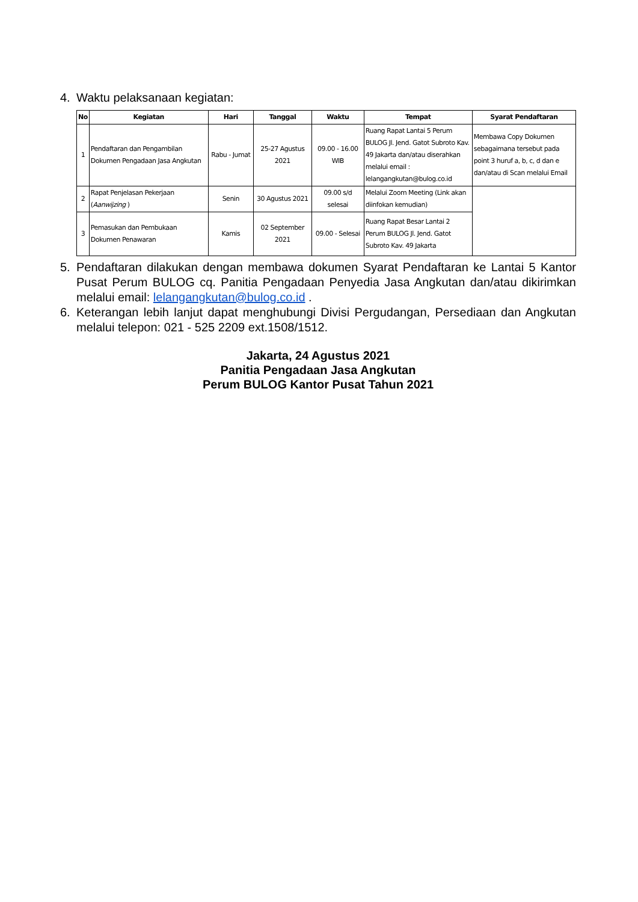4. Waktu pelaksanaan kegiatan:
| No | Kegiatan | Hari | Tanggal | Waktu | Tempat | Syarat Pendaftaran |
| --- | --- | --- | --- | --- | --- | --- |
| 1 | Pendaftaran dan Pengambilan Dokumen Pengadaan Jasa Angkutan | Rabu - Jumat | 25-27 Agustus 2021 | 09.00 - 16.00 WIB | Ruang Rapat Lantai 5 Perum BULOG Jl. Jend. Gatot Subroto Kav. 49 Jakarta dan/atau diserahkan melalui email : lelangangkutan@bulog.co.id | Membawa Copy Dokumen sebagaimana tersebut pada point 3 huruf a, b, c, d dan e dan/atau di Scan melalui Email |
| 2 | Rapat Penjelasan Pekerjaan ( Aanwijzing ) | Senin | 30 Agustus 2021 | 09.00 s/d selesai | Melalui Zoom Meeting (Link akan diinfokan kemudian) | |
| 3 | Pemasukan dan Pembukaan Dokumen Penawaran | Kamis | 02 September 2021 | 09.00 - Selesai | Ruang Rapat Besar Lantai 2 Perum BULOG Jl. Jend. Gatot Subroto Kav. 49 Jakarta | |
5. Pendaftaran dilakukan dengan membawa dokumen Syarat Pendaftaran ke Lantai 5 Kantor Pusat Perum BULOG cq. Panitia Pengadaan Penyedia Jasa Angkutan dan/atau dikirimkan melalui email: lelangangkutan@bulog.co.id .
6. Keterangan lebih lanjut dapat menghubungi Divisi Pergudangan, Persediaan dan Angkutan melalui telepon: 021 - 525 2209 ext.1508/1512.
Jakarta, 24 Agustus 2021
Panitia Pengadaan Jasa Angkutan
Perum BULOG Kantor Pusat Tahun 2021